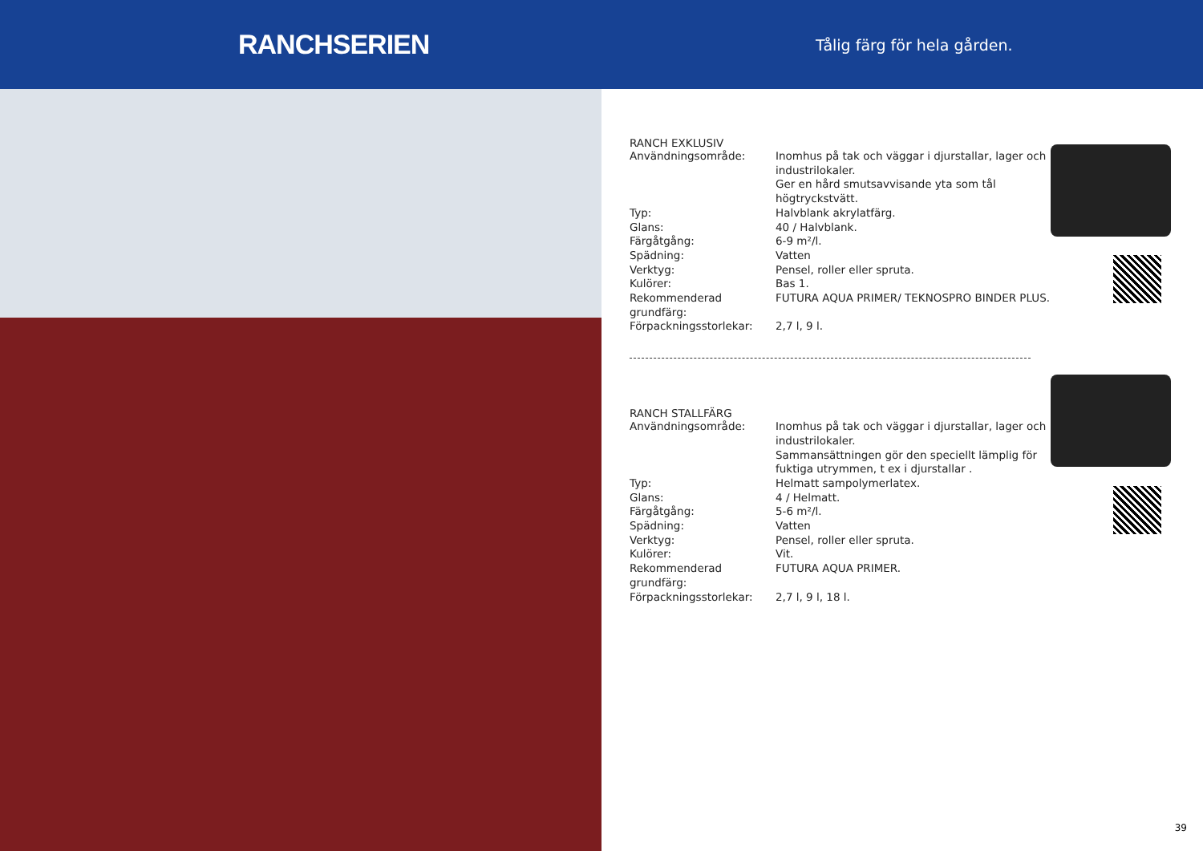RANCHSERIEN
Tålig färg för hela gården.
RANCH EXKLUSIV
| Användningsområde: | Inomhus på tak och väggar i djurstallar, lager och industrilokaler. Ger en hård smutsavvisande yta som tål högtryckstvätt. |
| Typ: | Halvblank akrylatfärg. |
| Glans: | 40 / Halvblank. |
| Färgåtgång: | 6-9 m²/l. |
| Spädning: | Vatten |
| Verktyg: | Pensel, roller eller spruta. |
| Kulörer: | Bas 1. |
| Rekommenderad grundfärg: | FUTURA AQUA PRIMER/ TEKNOSPRO BINDER PLUS. |
| Förpackningsstorlekar: | 2,7 l, 9 l. |
RANCH STALLFÄRG
| Användningsområde: | Inomhus på tak och väggar i djurstallar, lager och industrilokaler. Sammansättningen gör den speciellt lämplig för fuktiga utrymmen, t ex i djurstallar . |
| Typ: | Helmatt sampolymerlatex. |
| Glans: | 4 / Helmatt. |
| Färgåtgång: | 5-6 m²/l. |
| Spädning: | Vatten |
| Verktyg: | Pensel, roller eller spruta. |
| Kulörer: | Vit. |
| Rekommenderad grundfärg: | FUTURA AQUA PRIMER. |
| Förpackningsstorlekar: | 2,7 l, 9 l, 18 l. |
39